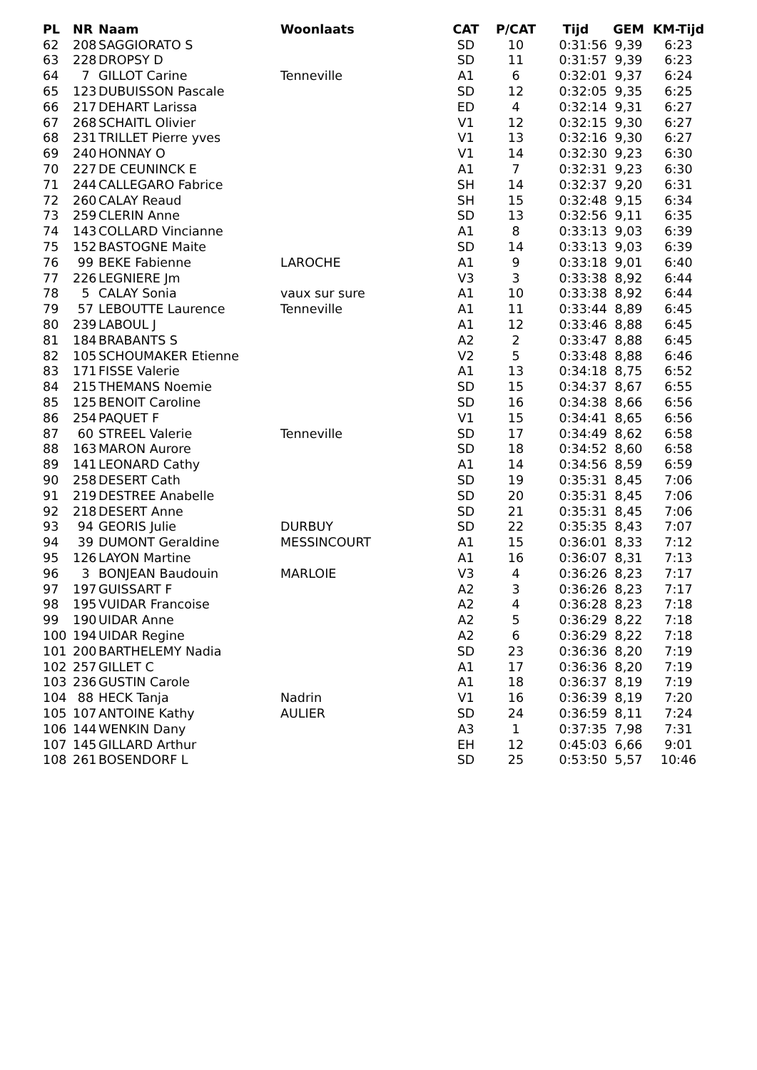| PL | NR | Naam | Woonlaats | CAT | P/CAT | Tijd | GEM | KM-Tijd |
| --- | --- | --- | --- | --- | --- | --- | --- | --- |
| 62 | 208 | SAGGIORATO S | | SD | 10 | 0:31:56 | 9,39 | 6:23 |
| 63 | 228 | DROPSY D | | SD | 11 | 0:31:57 | 9,39 | 6:23 |
| 64 | 7 | GILLOT Carine | Tenneville | A1 | 6 | 0:32:01 | 9,37 | 6:24 |
| 65 | 123 | DUBUISSON Pascale | | SD | 12 | 0:32:05 | 9,35 | 6:25 |
| 66 | 217 | DEHART Larissa | | ED | 4 | 0:32:14 | 9,31 | 6:27 |
| 67 | 268 | SCHAITL Olivier | | V1 | 12 | 0:32:15 | 9,30 | 6:27 |
| 68 | 231 | TRILLET Pierre yves | | V1 | 13 | 0:32:16 | 9,30 | 6:27 |
| 69 | 240 | HONNAY O | | V1 | 14 | 0:32:30 | 9,23 | 6:30 |
| 70 | 227 | DE CEUNINCK E | | A1 | 7 | 0:32:31 | 9,23 | 6:30 |
| 71 | 244 | CALLEGARO Fabrice | | SH | 14 | 0:32:37 | 9,20 | 6:31 |
| 72 | 260 | CALAY Reaud | | SH | 15 | 0:32:48 | 9,15 | 6:34 |
| 73 | 259 | CLERIN Anne | | SD | 13 | 0:32:56 | 9,11 | 6:35 |
| 74 | 143 | COLLARD Vincianne | | A1 | 8 | 0:33:13 | 9,03 | 6:39 |
| 75 | 152 | BASTOGNE Maite | | SD | 14 | 0:33:13 | 9,03 | 6:39 |
| 76 | 99 | BEKE Fabienne | LAROCHE | A1 | 9 | 0:33:18 | 9,01 | 6:40 |
| 77 | 226 | LEGNIERE Jm | | V3 | 3 | 0:33:38 | 8,92 | 6:44 |
| 78 | 5 | CALAY Sonia | vaux sur sure | A1 | 10 | 0:33:38 | 8,92 | 6:44 |
| 79 | 57 | LEBOUTTE Laurence | Tenneville | A1 | 11 | 0:33:44 | 8,89 | 6:45 |
| 80 | 239 | LABOUL J | | A1 | 12 | 0:33:46 | 8,88 | 6:45 |
| 81 | 184 | BRABANTS S | | A2 | 2 | 0:33:47 | 8,88 | 6:45 |
| 82 | 105 | SCHOUMAKER Etienne | | V2 | 5 | 0:33:48 | 8,88 | 6:46 |
| 83 | 171 | FISSE Valerie | | A1 | 13 | 0:34:18 | 8,75 | 6:52 |
| 84 | 215 | THEMANS Noemie | | SD | 15 | 0:34:37 | 8,67 | 6:55 |
| 85 | 125 | BENOIT Caroline | | SD | 16 | 0:34:38 | 8,66 | 6:56 |
| 86 | 254 | PAQUET F | | V1 | 15 | 0:34:41 | 8,65 | 6:56 |
| 87 | 60 | STREEL Valerie | Tenneville | SD | 17 | 0:34:49 | 8,62 | 6:58 |
| 88 | 163 | MARON Aurore | | SD | 18 | 0:34:52 | 8,60 | 6:58 |
| 89 | 141 | LEONARD Cathy | | A1 | 14 | 0:34:56 | 8,59 | 6:59 |
| 90 | 258 | DESERT Cath | | SD | 19 | 0:35:31 | 8,45 | 7:06 |
| 91 | 219 | DESTREE Anabelle | | SD | 20 | 0:35:31 | 8,45 | 7:06 |
| 92 | 218 | DESERT Anne | | SD | 21 | 0:35:31 | 8,45 | 7:06 |
| 93 | 94 | GEORIS Julie | DURBUY | SD | 22 | 0:35:35 | 8,43 | 7:07 |
| 94 | 39 | DUMONT Geraldine | MESSINCOURT | A1 | 15 | 0:36:01 | 8,33 | 7:12 |
| 95 | 126 | LAYON Martine | | A1 | 16 | 0:36:07 | 8,31 | 7:13 |
| 96 | 3 | BONJEAN Baudouin | MARLOIE | V3 | 4 | 0:36:26 | 8,23 | 7:17 |
| 97 | 197 | GUISSART F | | A2 | 3 | 0:36:26 | 8,23 | 7:17 |
| 98 | 195 | VUIDAR Francoise | | A2 | 4 | 0:36:28 | 8,23 | 7:18 |
| 99 | 190 | UIDAR Anne | | A2 | 5 | 0:36:29 | 8,22 | 7:18 |
| 100 | 194 | UIDAR Regine | | A2 | 6 | 0:36:29 | 8,22 | 7:18 |
| 101 | 200 | BARTHELEMY Nadia | | SD | 23 | 0:36:36 | 8,20 | 7:19 |
| 102 | 257 | GILLET C | | A1 | 17 | 0:36:36 | 8,20 | 7:19 |
| 103 | 236 | GUSTIN Carole | | A1 | 18 | 0:36:37 | 8,19 | 7:19 |
| 104 | 88 | HECK Tanja | Nadrin | V1 | 16 | 0:36:39 | 8,19 | 7:20 |
| 105 | 107 | ANTOINE Kathy | AULIER | SD | 24 | 0:36:59 | 8,11 | 7:24 |
| 106 | 144 | WENKIN Dany | | A3 | 1 | 0:37:35 | 7,98 | 7:31 |
| 107 | 145 | GILLARD Arthur | | EH | 12 | 0:45:03 | 6,66 | 9:01 |
| 108 | 261 | BOSENDORF L | | SD | 25 | 0:53:50 | 5,57 | 10:46 |